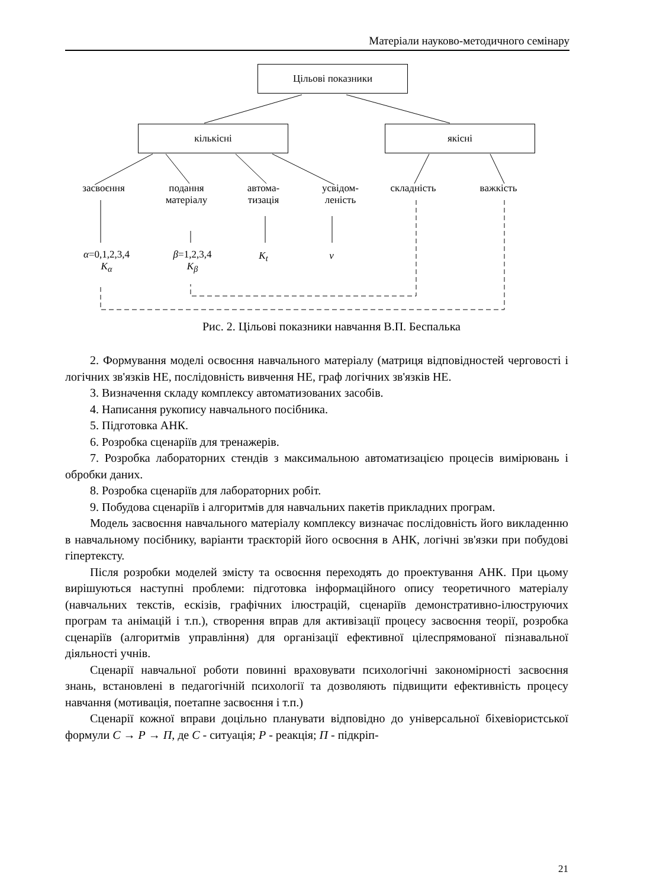Матеріали науково-методичного семінару
Цільові показники
кількісні якісні
засвоєння
подання
матеріалу
автома-
тизація
усвідом-
леність
складність важкість
α=0,1,2,3,4
K<sub>α</sub>
β=1,2,3,4
K<sub>β</sub>
K<sub>t</sub> v
Рис. 2. Цільові показники навчання В.П. Беспалька
2. Формування моделі освоєння навчального матеріалу (матриця відповідностей черговості і логічних зв'язків НЕ, послідовність вивчення НЕ, граф логічних зв'язків НЕ.
3. Визначення складу комплексу автоматизованих засобів.
4. Написання рукопису навчального посібника.
5. Підготовка АНК.
6. Розробка сценаріїв для тренажерів.
7. Розробка лабораторних стендів з максимальною автоматизацією процесів вимірювань і обробки даних.
8. Розробка сценаріїв для лабораторних робіт.
9. Побудова сценаріїв і алгоритмів для навчальних пакетів прикладних програм.
Модель засвоєння навчального матеріалу комплексу визначає послідовність його викладенню в навчальному посібнику, варіанти траєкторій його освоєння в АНК, логічні зв'язки при побудові гіпертексту.
Після розробки моделей змісту та освоєння переходять до проектування АНК. При цьому вирішуються наступні проблеми: підготовка інформаційного опису теоретичного матеріалу (навчальних текстів, ескізів, графічних ілюстрацій, сценаріїв демонстративно-ілюструючих програм та анімацій і т.п.), створення вправ для активізації процесу засвоєння теорії, розробка сценаріїв (алгоритмів управління) для організації ефективної цілеспрямованої пізнавальної діяльності учнів.
Сценарії навчальної роботи повинні враховувати психологічні закономірності засвоєння знань, встановлені в педагогічній психології та дозволяють підвищити ефективність процесу навчання (мотивація, поетапне засвоєння і т.п.)
Сценарії кожної вправи доцільно планувати відповідно до універсальної біхевіористської формули C → P → П, де C - ситуація; P - реакція; П - підкріп-
21